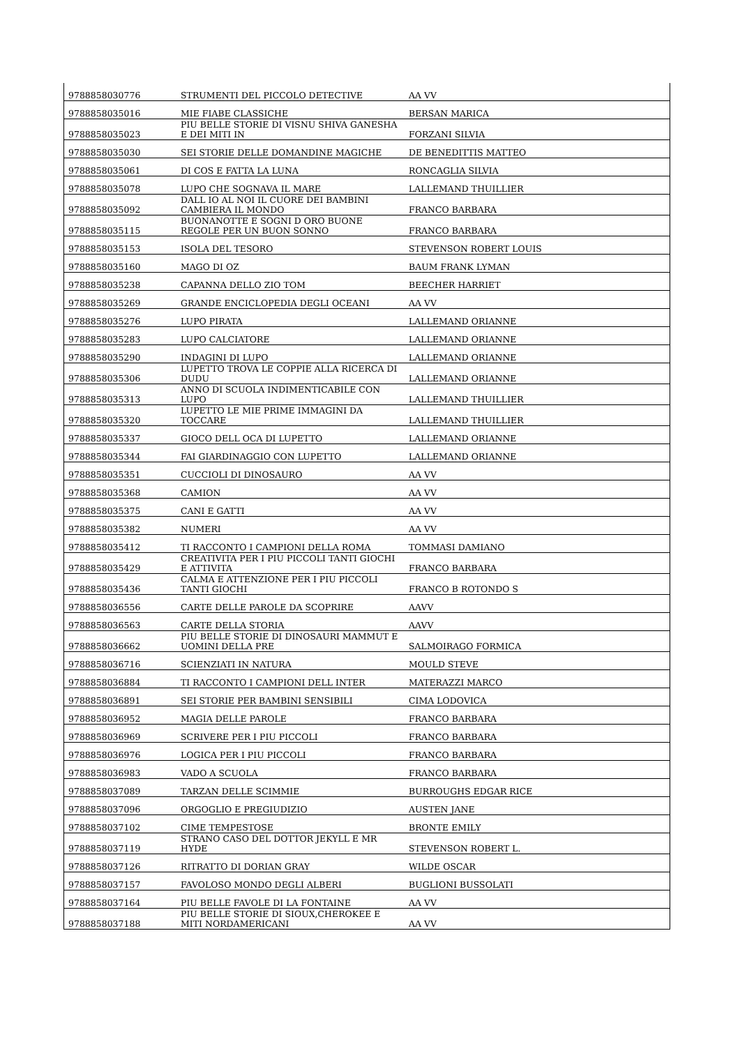| 9788858030776 | STRUMENTI DEL PICCOLO DETECTIVE | AA VV |
| 9788858035016 | MIE FIABE CLASSICHE | BERSAN MARICA |
| 9788858035023 | PIU BELLE STORIE DI VISNU SHIVA GANESHA E DEI MITI IN | FORZANI SILVIA |
| 9788858035030 | SEI STORIE DELLE DOMANDINE MAGICHE | DE BENEDITTIS MATTEO |
| 9788858035061 | DI COS E FATTA LA LUNA | RONCAGLIA SILVIA |
| 9788858035078 | LUPO CHE SOGNAVA IL MARE | LALLEMAND THUILLIER |
| 9788858035092 | DALL IO AL NOI IL CUORE DEI BAMBINI CAMBIERA IL MONDO | FRANCO BARBARA |
| 9788858035115 | BUONANOTTE E SOGNI D ORO BUONE REGOLE PER UN BUON SONNO | FRANCO BARBARA |
| 9788858035153 | ISOLA DEL TESORO | STEVENSON ROBERT LOUIS |
| 9788858035160 | MAGO DI OZ | BAUM FRANK LYMAN |
| 9788858035238 | CAPANNA DELLO ZIO TOM | BEECHER HARRIET |
| 9788858035269 | GRANDE ENCICLOPEDIA DEGLI OCEANI | AA VV |
| 9788858035276 | LUPO PIRATA | LALLEMAND ORIANNE |
| 9788858035283 | LUPO CALCIATORE | LALLEMAND ORIANNE |
| 9788858035290 | INDAGINI DI LUPO | LALLEMAND ORIANNE |
| 9788858035306 | LUPETTO TROVA LE COPPIE ALLA RICERCA DI DUDU | LALLEMAND ORIANNE |
| 9788858035313 | ANNO DI SCUOLA INDIMENTICABILE CON LUPO | LALLEMAND THUILLIER |
| 9788858035320 | LUPETTO LE MIE PRIME IMMAGINI DA TOCCARE | LALLEMAND THUILLIER |
| 9788858035337 | GIOCO DELL OCA DI LUPETTO | LALLEMAND ORIANNE |
| 9788858035344 | FAI GIARDINAGGIO CON LUPETTO | LALLEMAND ORIANNE |
| 9788858035351 | CUCCIOLI DI DINOSAURO | AA VV |
| 9788858035368 | CAMION | AA VV |
| 9788858035375 | CANI E GATTI | AA VV |
| 9788858035382 | NUMERI | AA VV |
| 9788858035412 | TI RACCONTO I CAMPIONI DELLA ROMA | TOMMASI DAMIANO |
| 9788858035429 | CREATIVITA PER I PIU PICCOLI TANTI GIOCHI E ATTIVITA | FRANCO BARBARA |
| 9788858035436 | CALMA E ATTENZIONE PER I PIU PICCOLI TANTI GIOCHI | FRANCO B ROTONDO S |
| 9788858036556 | CARTE DELLE PAROLE DA SCOPRIRE | AAVV |
| 9788858036563 | CARTE DELLA STORIA | AAVV |
| 9788858036662 | PIU BELLE STORIE DI DINOSAURI MAMMUT E UOMINI DELLA PRE | SALMOIRAGO FORMICA |
| 9788858036716 | SCIENZIATI IN NATURA | MOULD STEVE |
| 9788858036884 | TI RACCONTO I CAMPIONI DELL INTER | MATERAZZI MARCO |
| 9788858036891 | SEI STORIE PER BAMBINI SENSIBILI | CIMA LODOVICA |
| 9788858036952 | MAGIA DELLE PAROLE | FRANCO BARBARA |
| 9788858036969 | SCRIVERE PER I PIU PICCOLI | FRANCO BARBARA |
| 9788858036976 | LOGICA PER I PIU PICCOLI | FRANCO BARBARA |
| 9788858036983 | VADO A SCUOLA | FRANCO BARBARA |
| 9788858037089 | TARZAN DELLE SCIMMIE | BURROUGHS EDGAR RICE |
| 9788858037096 | ORGOGLIO E PREGIUDIZIO | AUSTEN JANE |
| 9788858037102 | CIME TEMPESTOSE | BRONTE EMILY |
| 9788858037119 | STRANO CASO DEL DOTTOR JEKYLL E MR HYDE | STEVENSON ROBERT L. |
| 9788858037126 | RITRATTO DI DORIAN GRAY | WILDE OSCAR |
| 9788858037157 | FAVOLOSO MONDO DEGLI ALBERI | BUGLIONI BUSSOLATI |
| 9788858037164 | PIU BELLE FAVOLE DI LA FONTAINE | AA VV |
| 9788858037188 | PIU BELLE STORIE DI SIOUX,CHEROKEE E MITI NORDAMERICANI | AA VV |